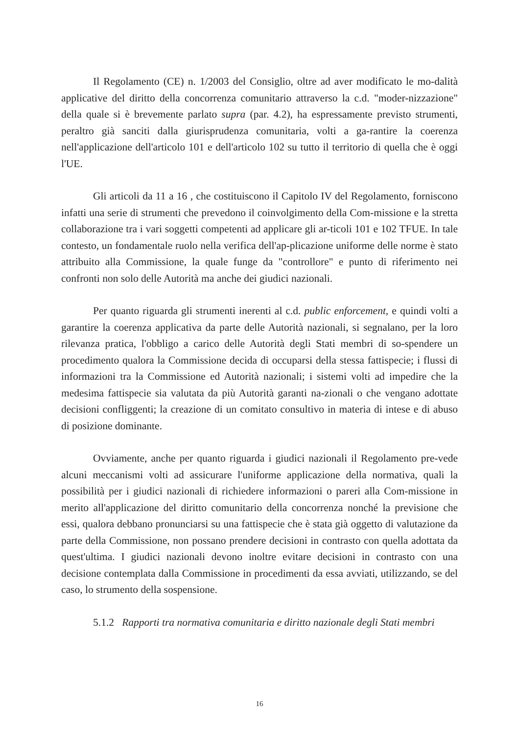Il Regolamento (CE) n. 1/2003 del Consiglio, oltre ad aver modificato le mo-dalità applicative del diritto della concorrenza comunitario attraverso la c.d. "moder-nizzazione" della quale si è brevemente parlato supra (par. 4.2), ha espressamente previsto strumenti, peraltro già sanciti dalla giurisprudenza comunitaria, volti a ga-rantire la coerenza nell'applicazione dell'articolo 101 e dell'articolo 102 su tutto il territorio di quella che è oggi l'UE.
Gli articoli da 11 a 16 , che costituiscono il Capitolo IV del Regolamento, forniscono infatti una serie di strumenti che prevedono il coinvolgimento della Com-missione e la stretta collaborazione tra i vari soggetti competenti ad applicare gli ar-ticoli 101 e 102 TFUE. In tale contesto, un fondamentale ruolo nella verifica dell'ap-plicazione uniforme delle norme è stato attribuito alla Commissione, la quale funge da "controllore" e punto di riferimento nei confronti non solo delle Autorità ma anche dei giudici nazionali.
Per quanto riguarda gli strumenti inerenti al c.d. public enforcement, e quindi volti a garantire la coerenza applicativa da parte delle Autorità nazionali, si segnalano, per la loro rilevanza pratica, l'obbligo a carico delle Autorità degli Stati membri di so-spendere un procedimento qualora la Commissione decida di occuparsi della stessa fattispecie; i flussi di informazioni tra la Commissione ed Autorità nazionali; i sistemi volti ad impedire che la medesima fattispecie sia valutata da più Autorità garanti na-zionali o che vengano adottate decisioni confliggenti; la creazione di un comitato consultivo in materia di intese e di abuso di posizione dominante.
Ovviamente, anche per quanto riguarda i giudici nazionali il Regolamento pre-vede alcuni meccanismi volti ad assicurare l'uniforme applicazione della normativa, quali la possibilità per i giudici nazionali di richiedere informazioni o pareri alla Com-missione in merito all'applicazione del diritto comunitario della concorrenza nonché la previsione che essi, qualora debbano pronunciarsi su una fattispecie che è stata già oggetto di valutazione da parte della Commissione, non possano prendere decisioni in contrasto con quella adottata da quest'ultima. I giudici nazionali devono inoltre evitare decisioni in contrasto con una decisione contemplata dalla Commissione in procedimenti da essa avviati, utilizzando, se del caso, lo strumento della sospensione.
5.1.2 Rapporti tra normativa comunitaria e diritto nazionale degli Stati membri
16